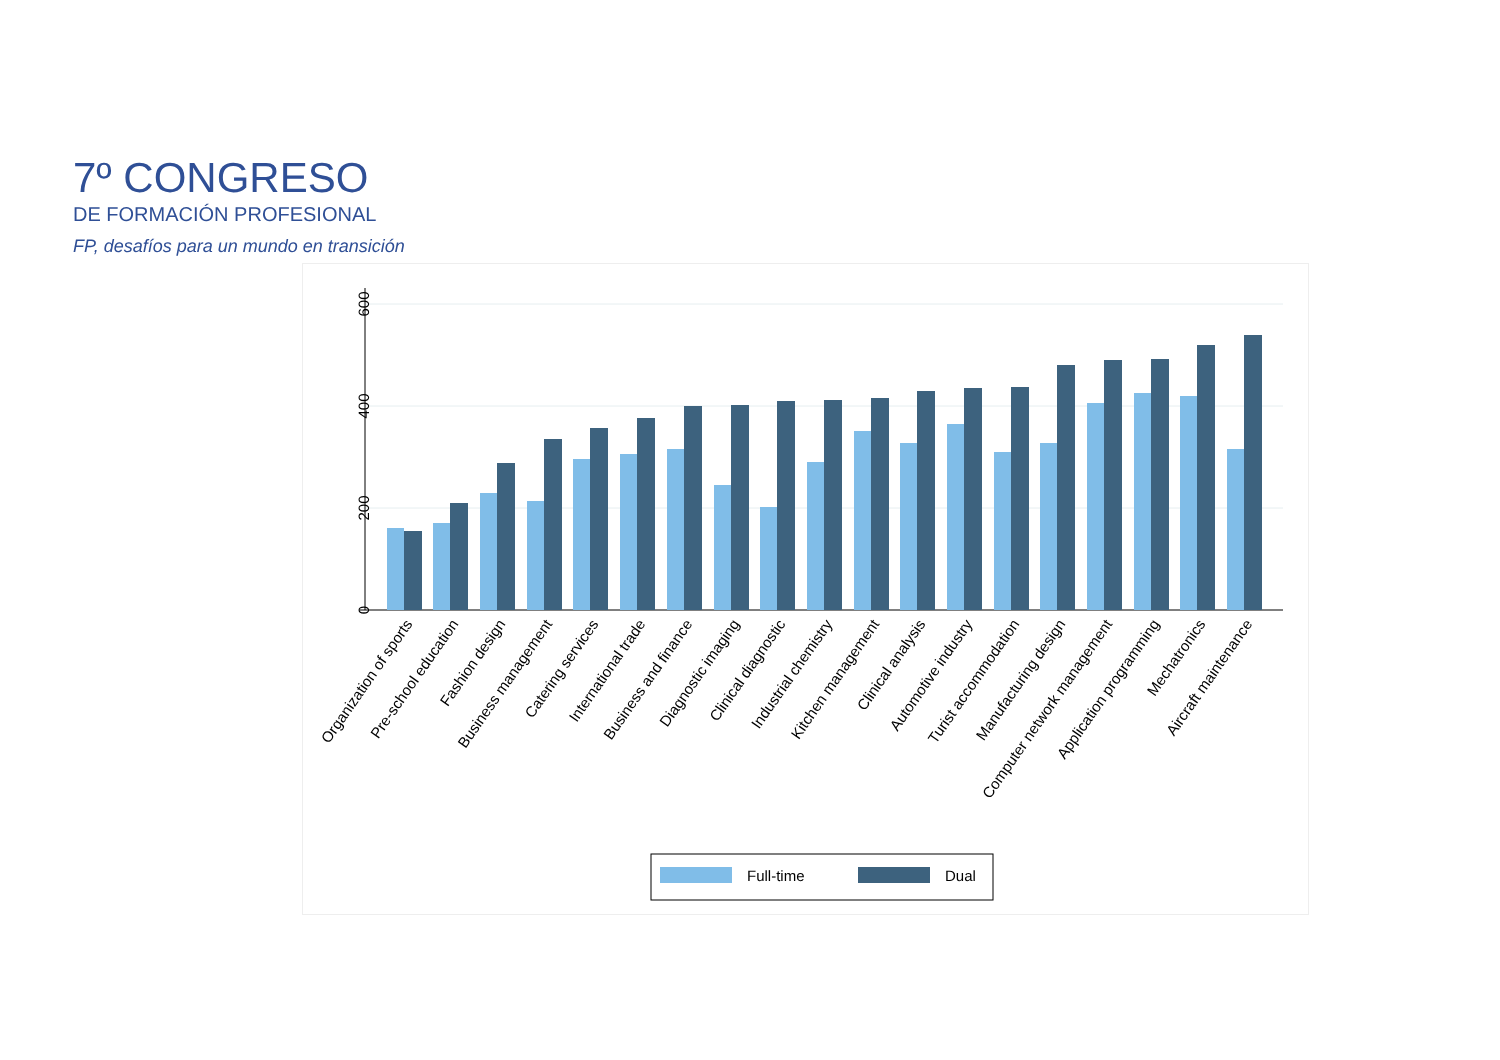7º CONGRESO
DE FORMACIÓN PROFESIONAL
FP, desafíos para un mundo en transición
0
200
400
600
Organization of sports
Pre-school education
Fashion design
Business management
Catering services
International trade
Business and finance
Diagnostic imaging
Clinical diagnostic
Industrial chemistry
Kitchen management
Clinical analysis
Automotive industry
Turist accommodation
Manufacturing design
Computer network management
Application programming
Mechatronics
Aircraft maintenance
Full-time
Dual